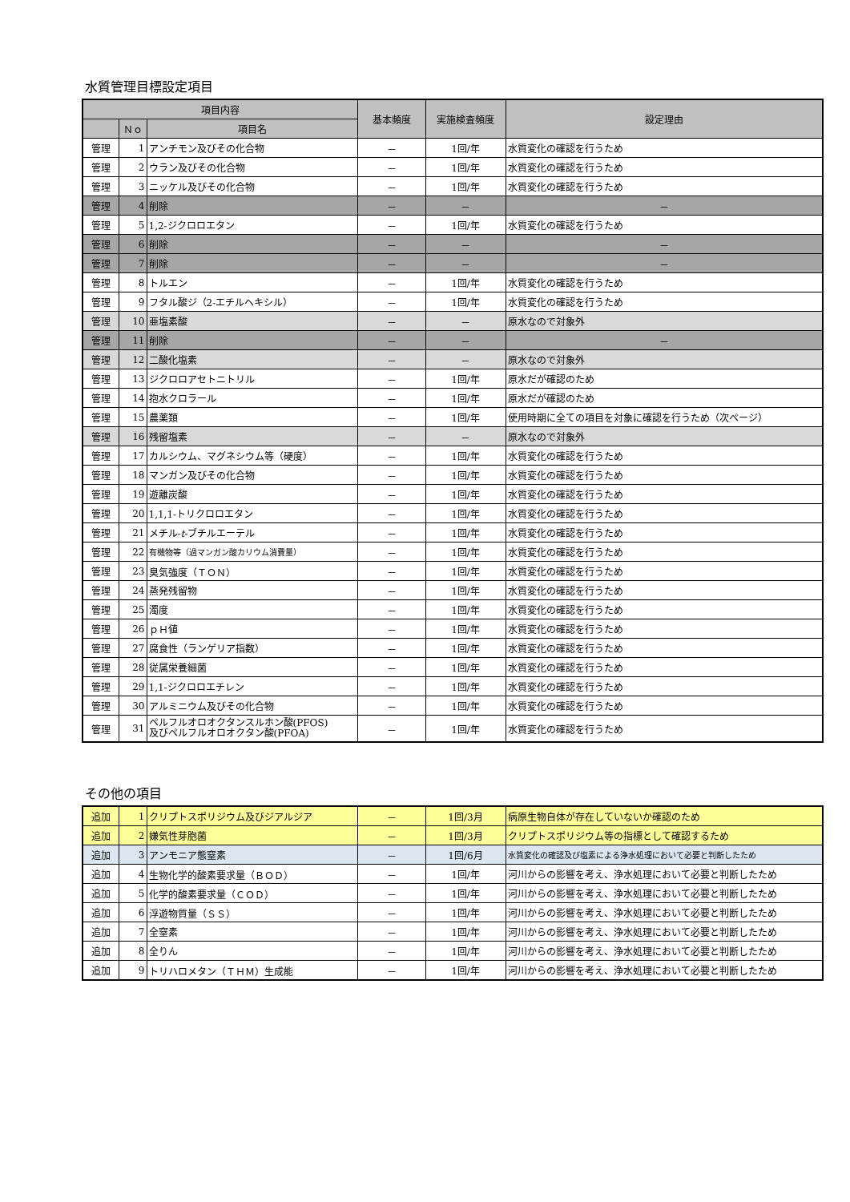水質管理目標設定項目
| 項目内容 | | | 基本頻度 | 実施検査頻度 | 設定理由 |
| --- | --- | --- | --- | --- | --- |
| | Ｎｏ | 項目名 | | | |
| 管理 | 1 | アンチモン及びその化合物 | － | 1回/年 | 水質変化の確認を行うため |
| 管理 | 2 | ウラン及びその化合物 | － | 1回/年 | 水質変化の確認を行うため |
| 管理 | 3 | ニッケル及びその化合物 | － | 1回/年 | 水質変化の確認を行うため |
| 管理 | 4 | 削除 | － | － | － |
| 管理 | 5 | 1,2-ジクロロエタン | － | 1回/年 | 水質変化の確認を行うため |
| 管理 | 6 | 削除 | － | － | － |
| 管理 | 7 | 削除 | － | － | － |
| 管理 | 8 | トルエン | － | 1回/年 | 水質変化の確認を行うため |
| 管理 | 9 | フタル酸ジ（2-エチルヘキシル） | － | 1回/年 | 水質変化の確認を行うため |
| 管理 | 10 | 亜塩素酸 | － | － | 原水なので対象外 |
| 管理 | 11 | 削除 | － | － | － |
| 管理 | 12 | 二酸化塩素 | － | － | 原水なので対象外 |
| 管理 | 13 | ジクロロアセトニトリル | － | 1回/年 | 原水だが確認のため |
| 管理 | 14 | 抱水クロラール | － | 1回/年 | 原水だが確認のため |
| 管理 | 15 | 農薬類 | － | 1回/年 | 使用時期に全ての項目を対象に確認を行うため（次ページ） |
| 管理 | 16 | 残留塩素 | － | － | 原水なので対象外 |
| 管理 | 17 | カルシウム、マグネシウム等（硬度） | － | 1回/年 | 水質変化の確認を行うため |
| 管理 | 18 | マンガン及びその化合物 | － | 1回/年 | 水質変化の確認を行うため |
| 管理 | 19 | 遊離炭酸 | － | 1回/年 | 水質変化の確認を行うため |
| 管理 | 20 | 1,1,1-トリクロロエタン | － | 1回/年 | 水質変化の確認を行うため |
| 管理 | 21 | メチル- t -ブチルエーテル | － | 1回/年 | 水質変化の確認を行うため |
| 管理 | 22 | 有機物等（過マンガン酸カリウム消費量） | － | 1回/年 | 水質変化の確認を行うため |
| 管理 | 23 | 臭気強度（ＴＯＮ） | － | 1回/年 | 水質変化の確認を行うため |
| 管理 | 24 | 蒸発残留物 | － | 1回/年 | 水質変化の確認を行うため |
| 管理 | 25 | 濁度 | － | 1回/年 | 水質変化の確認を行うため |
| 管理 | 26 | ｐＨ値 | － | 1回/年 | 水質変化の確認を行うため |
| 管理 | 27 | 腐食性（ランゲリア指数） | － | 1回/年 | 水質変化の確認を行うため |
| 管理 | 28 | 従属栄養細菌 | － | 1回/年 | 水質変化の確認を行うため |
| 管理 | 29 | 1,1-ジクロロエチレン | － | 1回/年 | 水質変化の確認を行うため |
| 管理 | 30 | アルミニウム及びその化合物 | － | 1回/年 | 水質変化の確認を行うため |
| 管理 | 31 | ペルフルオロオクタンスルホン酸(PFOS) 及びペルフルオロオクタン酸(PFOA) | － | 1回/年 | 水質変化の確認を行うため |
その他の項目
| 追加 | 1 | クリプトスポリジウム及びジアルジア | － | 1回/3月 | 病原生物自体が存在していないか確認のため |
| 追加 | 2 | 嫌気性芽胞菌 | － | 1回/3月 | クリプトスポリジウム等の指標として確認するため |
| 追加 | 3 | アンモニア態窒素 | － | 1回/6月 | 水質変化の確認及び塩素による浄水処理において必要と判断したため |
| 追加 | 4 | 生物化学的酸素要求量（ＢＯＤ） | － | 1回/年 | 河川からの影響を考え、浄水処理において必要と判断したため |
| 追加 | 5 | 化学的酸素要求量（ＣＯＤ） | － | 1回/年 | 河川からの影響を考え、浄水処理において必要と判断したため |
| 追加 | 6 | 浮遊物質量（ＳＳ） | － | 1回/年 | 河川からの影響を考え、浄水処理において必要と判断したため |
| 追加 | 7 | 全窒素 | － | 1回/年 | 河川からの影響を考え、浄水処理において必要と判断したため |
| 追加 | 8 | 全りん | － | 1回/年 | 河川からの影響を考え、浄水処理において必要と判断したため |
| 追加 | 9 | トリハロメタン（ＴＨＭ）生成能 | － | 1回/年 | 河川からの影響を考え、浄水処理において必要と判断したため |